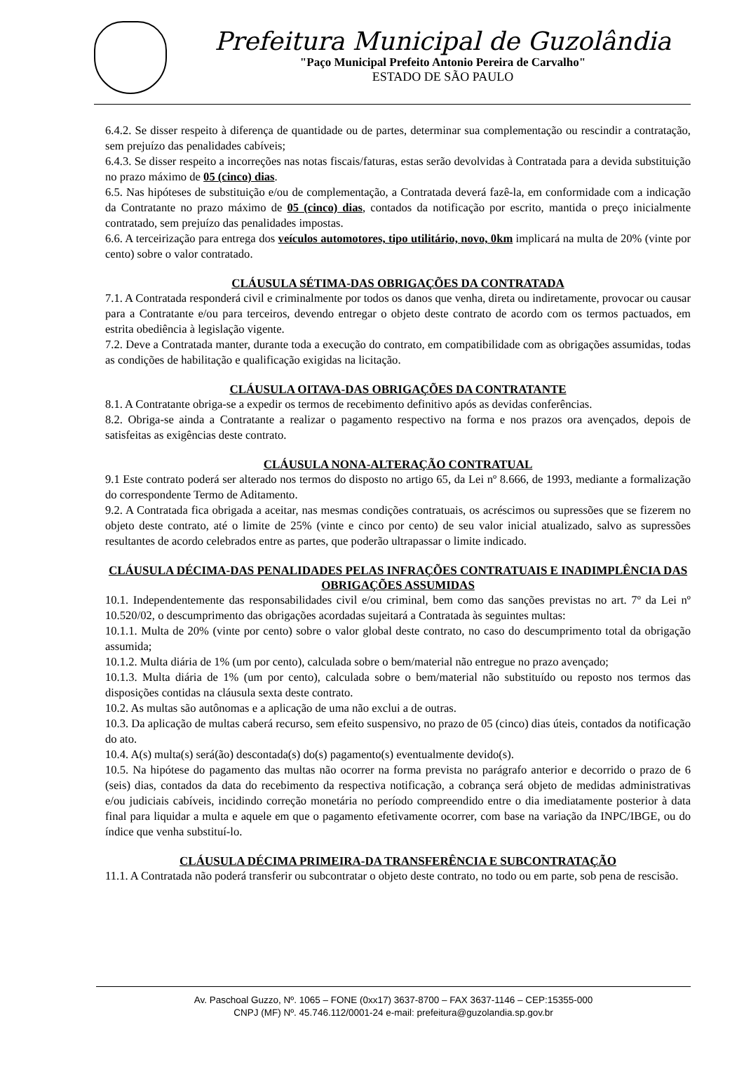Prefeitura Municipal de Guzolândia
"Paço Municipal Prefeito Antonio Pereira de Carvalho"
ESTADO DE SÃO PAULO
6.4.2. Se disser respeito à diferença de quantidade ou de partes, determinar sua complementação ou rescindir a contratação, sem prejuízo das penalidades cabíveis;
6.4.3. Se disser respeito a incorreções nas notas fiscais/faturas, estas serão devolvidas à Contratada para a devida substituição no prazo máximo de 05 (cinco) dias.
6.5. Nas hipóteses de substituição e/ou de complementação, a Contratada deverá fazê-la, em conformidade com a indicação da Contratante no prazo máximo de 05 (cinco) dias, contados da notificação por escrito, mantida o preço inicialmente contratado, sem prejuízo das penalidades impostas.
6.6. A terceirização para entrega dos veículos automotores, tipo utilitário, novo, 0km implicará na multa de 20% (vinte por cento) sobre o valor contratado.
CLÁUSULA SÉTIMA-DAS OBRIGAÇÕES DA CONTRATADA
7.1. A Contratada responderá civil e criminalmente por todos os danos que venha, direta ou indiretamente, provocar ou causar para a Contratante e/ou para terceiros, devendo entregar o objeto deste contrato de acordo com os termos pactuados, em estrita obediência à legislação vigente.
7.2. Deve a Contratada manter, durante toda a execução do contrato, em compatibilidade com as obrigações assumidas, todas as condições de habilitação e qualificação exigidas na licitação.
CLÁUSULA OITAVA-DAS OBRIGAÇÕES DA CONTRATANTE
8.1. A Contratante obriga-se a expedir os termos de recebimento definitivo após as devidas conferências.
8.2. Obriga-se ainda a Contratante a realizar o pagamento respectivo na forma e nos prazos ora avençados, depois de satisfeitas as exigências deste contrato.
CLÁUSULA NONA-ALTERAÇÃO CONTRATUAL
9.1 Este contrato poderá ser alterado nos termos do disposto no artigo 65, da Lei nº 8.666, de 1993, mediante a formalização do correspondente Termo de Aditamento.
9.2. A Contratada fica obrigada a aceitar, nas mesmas condições contratuais, os acréscimos ou supressões que se fizerem no objeto deste contrato, até o limite de 25% (vinte e cinco por cento) de seu valor inicial atualizado, salvo as supressões resultantes de acordo celebrados entre as partes, que poderão ultrapassar o limite indicado.
CLÁUSULA DÉCIMA-DAS PENALIDADES PELAS INFRAÇÕES CONTRATUAIS E INADIMPLÊNCIA DAS OBRIGAÇÕES ASSUMIDAS
10.1. Independentemente das responsabilidades civil e/ou criminal, bem como das sanções previstas no art. 7º da Lei nº 10.520/02, o descumprimento das obrigações acordadas sujeitará a Contratada às seguintes multas:
10.1.1. Multa de 20% (vinte por cento) sobre o valor global deste contrato, no caso do descumprimento total da obrigação assumida;
10.1.2. Multa diária de 1% (um por cento), calculada sobre o bem/material não entregue no prazo avençado;
10.1.3. Multa diária de 1% (um por cento), calculada sobre o bem/material não substituído ou reposto nos termos das disposições contidas na cláusula sexta deste contrato.
10.2. As multas são autônomas e a aplicação de uma não exclui a de outras.
10.3. Da aplicação de multas caberá recurso, sem efeito suspensivo, no prazo de 05 (cinco) dias úteis, contados da notificação do ato.
10.4. A(s) multa(s) será(ão) descontada(s) do(s) pagamento(s) eventualmente devido(s).
10.5. Na hipótese do pagamento das multas não ocorrer na forma prevista no parágrafo anterior e decorrido o prazo de 6 (seis) dias, contados da data do recebimento da respectiva notificação, a cobrança será objeto de medidas administrativas e/ou judiciais cabíveis, incidindo correção monetária no período compreendido entre o dia imediatamente posterior à data final para liquidar a multa e aquele em que o pagamento efetivamente ocorrer, com base na variação da INPC/IBGE, ou do índice que venha substituí-lo.
CLÁUSULA DÉCIMA PRIMEIRA-DA TRANSFERÊNCIA E SUBCONTRATAÇÃO
11.1. A Contratada não poderá transferir ou subcontratar o objeto deste contrato, no todo ou em parte, sob pena de rescisão.
Av. Paschoal Guzzo, Nº. 1065 – FONE (0xx17) 3637-8700 – FAX 3637-1146 – CEP:15355-000
CNPJ (MF) Nº. 45.746.112/0001-24 e-mail: prefeitura@guzolandia.sp.gov.br